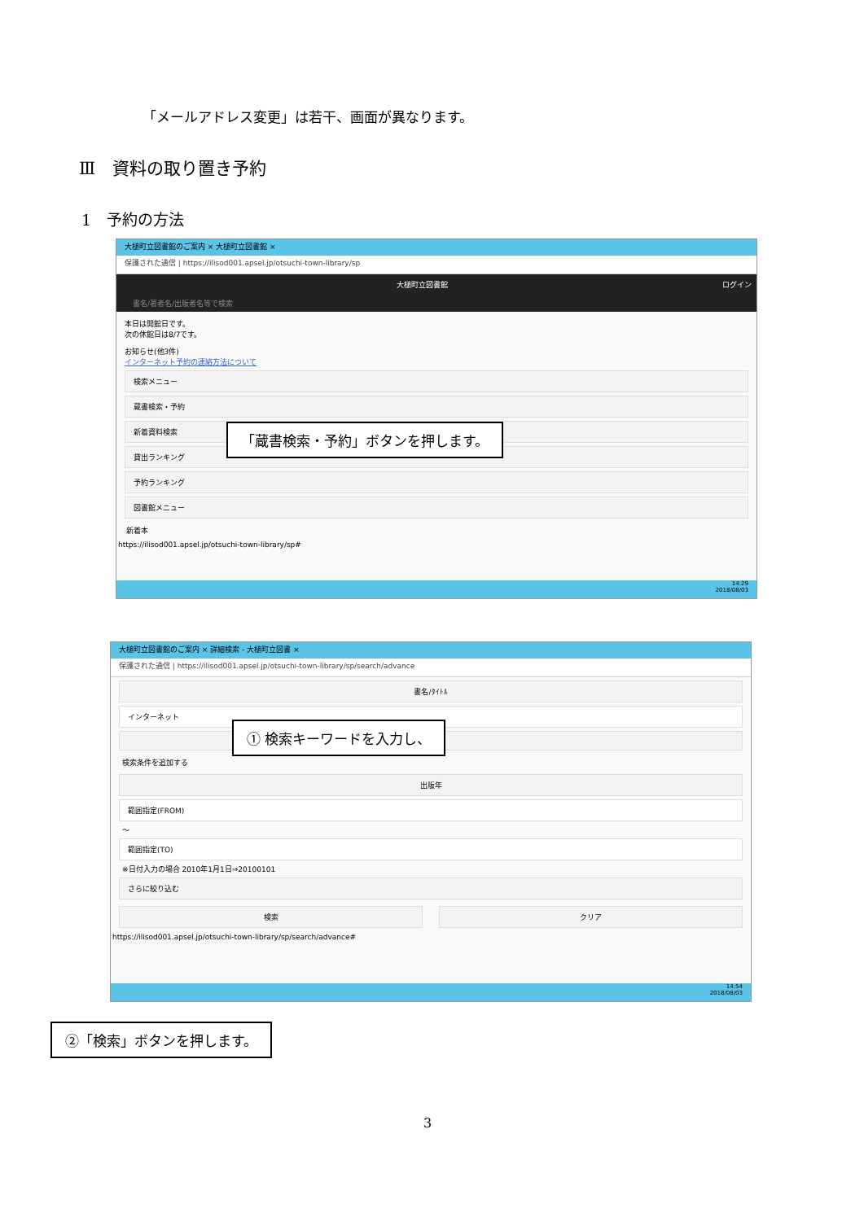「メールアドレス変更」は若干、画面が異なります。
Ⅲ　資料の取り置き予約
1　予約の方法
大槌町立図書館のご案内 × 大槌町立図書館 ×
保護された通信 | https://ilisod001.apsel.jp/otsuchi-town-library/sp
大槌町立図書館 ログイン
書名/著者名/出版者名等で検索
本日は開館日です。
次の休館日は8/7です。
お知らせ(他3件)
インターネット予約の連絡方法について
検索メニュー
蔵書検索・予約
新着資料検索
貸出ランキング
予約ランキング
図書館メニュー
新着本
https://ilisod001.apsel.jp/otsuchi-town-library/sp#
14:29
2018/08/03
「蔵書検索・予約」ボタンを押します。
大槌町立図書館のご案内 × 詳細検索 - 大槌町立図書 ×
保護された通信 | https://ilisod001.apsel.jp/otsuchi-town-library/sp/search/advance
書名/ﾀｲﾄﾙ
インターネット
検索条件を追加する
出版年
範囲指定(FROM)
～
範囲指定(TO)
※日付入力の場合 2010年1月1日⇒20100101
さらに絞り込む
検索 クリア
https://ilisod001.apsel.jp/otsuchi-town-library/sp/search/advance#
14:54
2018/08/03
① 検索キーワードを入力し、
②「検索」ボタンを押します。
3